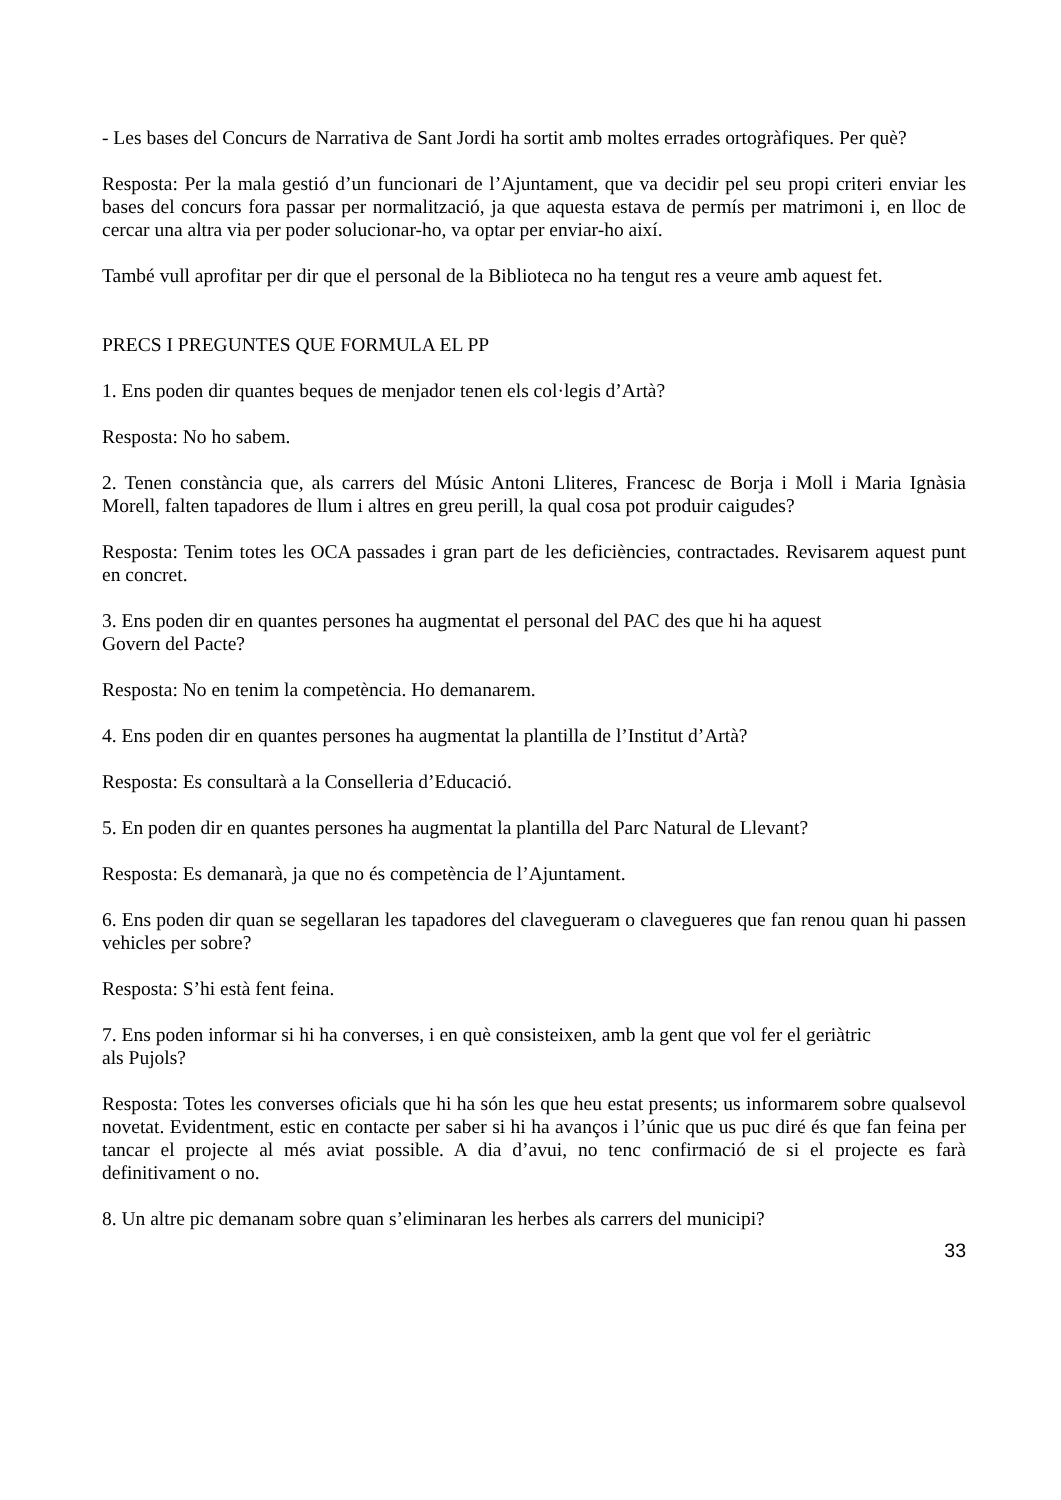- Les bases del Concurs de Narrativa de Sant Jordi ha sortit amb moltes errades ortogràfiques. Per què?
Resposta: Per la mala gestió d’un funcionari de l’Ajuntament, que va decidir pel seu propi criteri enviar les bases del concurs fora passar per normalització, ja que aquesta estava de permís per matrimoni i, en lloc de cercar una altra via per poder solucionar-ho, va optar per enviar-ho així.
També vull aprofitar per dir que el personal de la Biblioteca no ha tengut res a veure amb aquest fet.
PRECS I PREGUNTES QUE FORMULA EL PP
1. Ens poden dir quantes beques de menjador tenen els col·legis d’Artà?
Resposta: No ho sabem.
2. Tenen constància que, als carrers del Músic Antoni Lliteres, Francesc de Borja i Moll i Maria Ignàsia Morell, falten tapadores de llum i altres en greu perill, la qual cosa pot produir caigudes?
Resposta: Tenim totes les OCA passades i gran part de les deficiències, contractades. Revisarem aquest punt en concret.
3. Ens poden dir en quantes persones ha augmentat el personal del PAC des que hi ha aquest
Govern del Pacte?
Resposta: No en tenim la competència. Ho demanarem.
4. Ens poden dir en quantes persones ha augmentat la plantilla de l’Institut d’Artà?
Resposta: Es consultarà a la Conselleria d’Educació.
5. En poden dir en quantes persones ha augmentat la plantilla del Parc Natural de Llevant?
Resposta: Es demanarà, ja que no és competència de l’Ajuntament.
6. Ens poden dir quan se segellaran les tapadores del clavegueram o clavegueres que fan renou quan hi passen vehicles per sobre?
Resposta: S’hi està fent feina.
7. Ens poden informar si hi ha converses, i en què consisteixen, amb la gent que vol fer el geriàtric
als Pujols?
Resposta: Totes les converses oficials que hi ha són les que heu estat presents; us informarem sobre qualsevol novetat. Evidentment, estic en contacte per saber si hi ha avanços i l’únic que us puc diré és que fan feina per tancar el projecte al més aviat possible. A dia d’avui, no tenc confirmació de si el projecte es farà definitivament o no.
8. Un altre pic demanam sobre quan s’eliminaran les herbes als carrers del municipi?
33